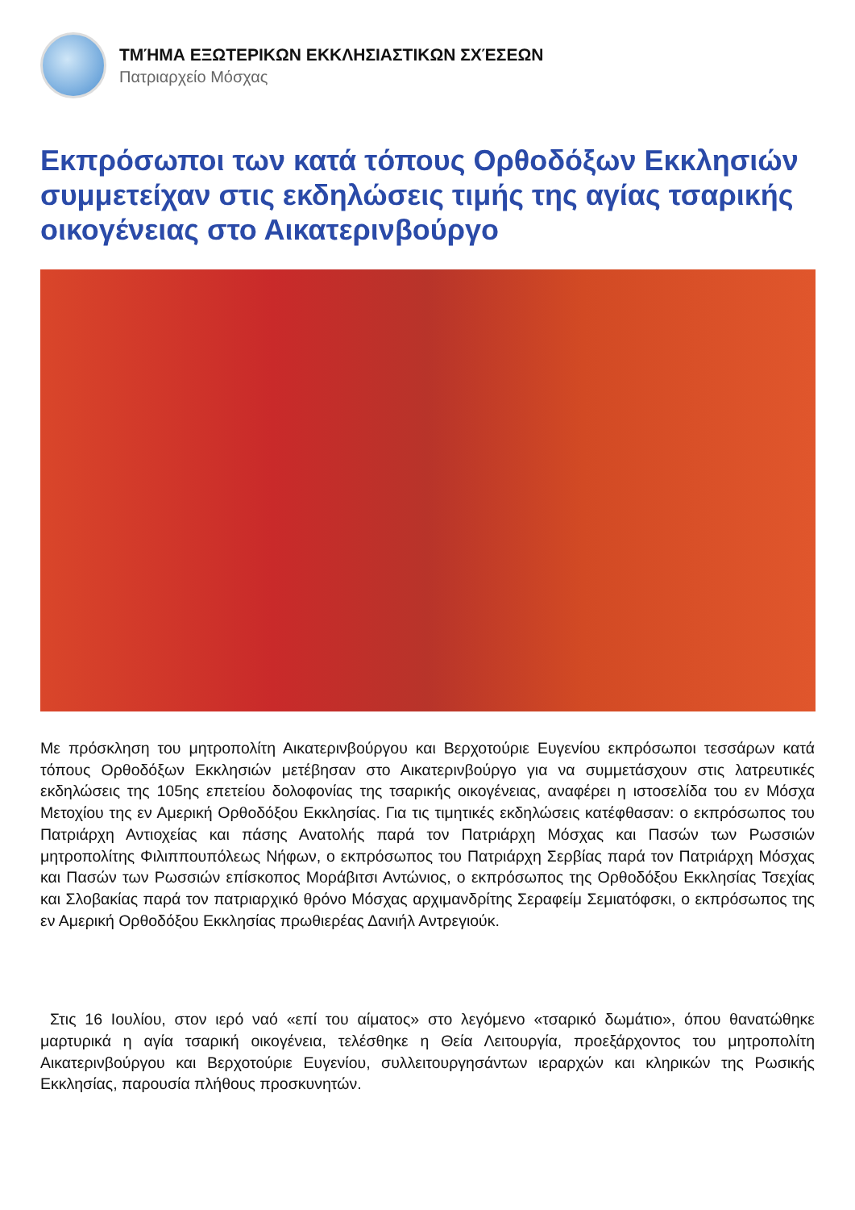ΤΜΉΜΑ ΕΞΩΤΕΡΙΚΩΝ ΕΚΚΛΗΣΙΑΣΤΙΚΩΝ ΣΧΈΣΕΩΝ
Πατριαρχείο Μόσχας
Εκπρόσωποι των κατά τόπους Ορθοδόξων Εκκλησιών συμμετείχαν στις εκδηλώσεις τιμής της αγίας τσαρικής οικογένειας στο Αικατερινβούργο
Με πρόσκληση του μητροπολίτη Αικατερινβούργου και Βερχοτούριε Ευγενίου εκπρόσωποι τεσσάρων κατά τόπους Ορθοδόξων Εκκλησιών μετέβησαν στο Αικατερινβούργο για να συμμετάσχουν στις λατρευτικές εκδηλώσεις της 105ης επετείου δολοφονίας της τσαρικής οικογένειας, αναφέρει η ιστοσελίδα του εν Μόσχα Μετοχίου της εν Αμερική Ορθοδόξου Εκκλησίας. Για τις τιμητικές εκδηλώσεις κατέφθασαν: ο εκπρόσωπος του Πατριάρχη Αντιοχείας και πάσης Ανατολής παρά τον Πατριάρχη Μόσχας και Πασών των Ρωσσιών μητροπολίτης Φιλιππουπόλεως Νήφων, ο εκπρόσωπος του Πατριάρχη Σερβίας παρά τον Πατριάρχη Μόσχας και Πασών των Ρωσσιών επίσκοπος Μοράβιτσι Αντώνιος, ο εκπρόσωπος της Ορθοδόξου Εκκλησίας Τσεχίας και Σλοβακίας παρά τον πατριαρχικό θρόνο Μόσχας αρχιμανδρίτης Σεραφείμ Σεμιατόφσκι, ο εκπρόσωπος της εν Αμερική Ορθοδόξου Εκκλησίας πρωθιερέας Δανιήλ Αντρεγιούκ.
Στις 16 Ιουλίου, στον ιερό ναό «επί του αίματος» στο λεγόμενο «τσαρικό δωμάτιο», όπου θανατώθηκε μαρτυρικά η αγία τσαρική οικογένεια, τελέσθηκε η Θεία Λειτουργία, προεξάρχοντος του μητροπολίτη Αικατερινβούργου και Βερχοτούριε Ευγενίου, συλλειτουργησάντων ιεραρχών και κληρικών της Ρωσικής Εκκλησίας, παρουσία πλήθους προσκυνητών.